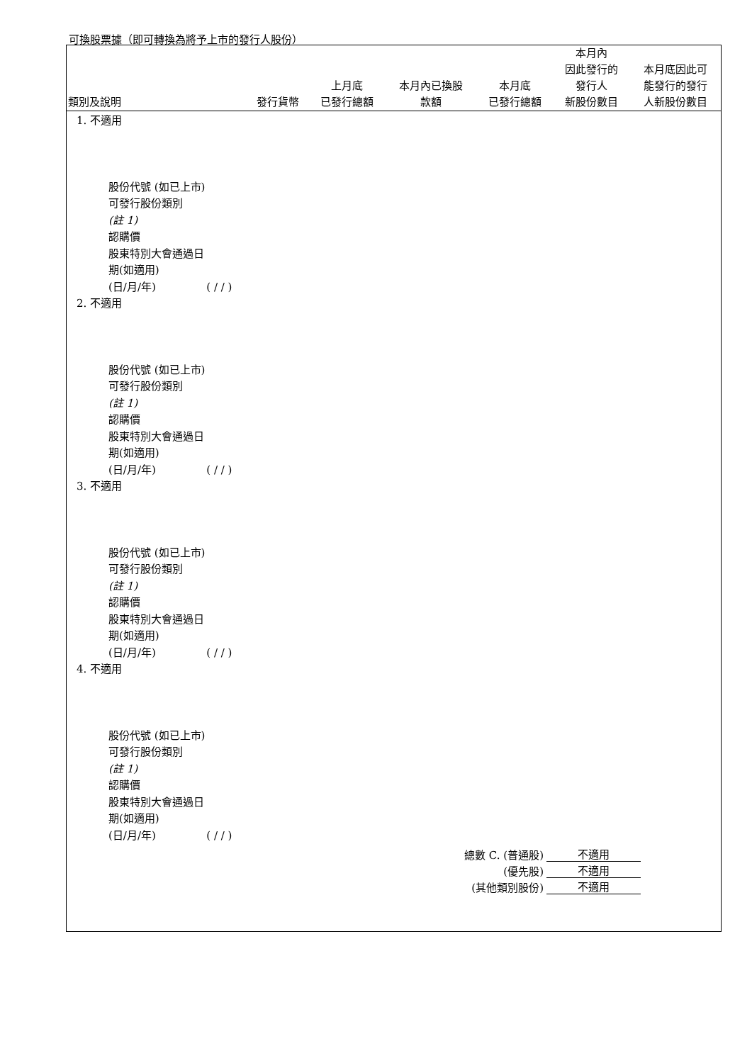可換股票據（即可轉換為將予上市的發行人股份）
| 類別及說明 | 發行貨幣 | 上月底 已發行總額 | 本月內已換股 款額 | 本月底 已發行總額 | 本月內 因此發行的 發行人 新股份數目 | 本月底因此可 能發行的發行 人新股份數目 |
| --- | --- | --- | --- | --- | --- | --- |
1. 不適用
股份代號 (如已上市)
可發行股份類別
(註 1)
認購價
股東特別大會通過日
期(如適用)
(日/月/年) ( / / )
2. 不適用
股份代號 (如已上市)
可發行股份類別
(註 1)
認購價
股東特別大會通過日
期(如適用)
(日/月/年) ( / / )
3. 不適用
股份代號 (如已上市)
可發行股份類別
(註 1)
認購價
股東特別大會通過日
期(如適用)
(日/月/年) ( / / )
4. 不適用
股份代號 (如已上市)
可發行股份類別
(註 1)
認購價
股東特別大會通過日
期(如適用)
(日/月/年) ( / / )
| 總數 C. (普通股) | 不適用 |
| (優先股) | 不適用 |
| (其他類別股份) | 不適用 |